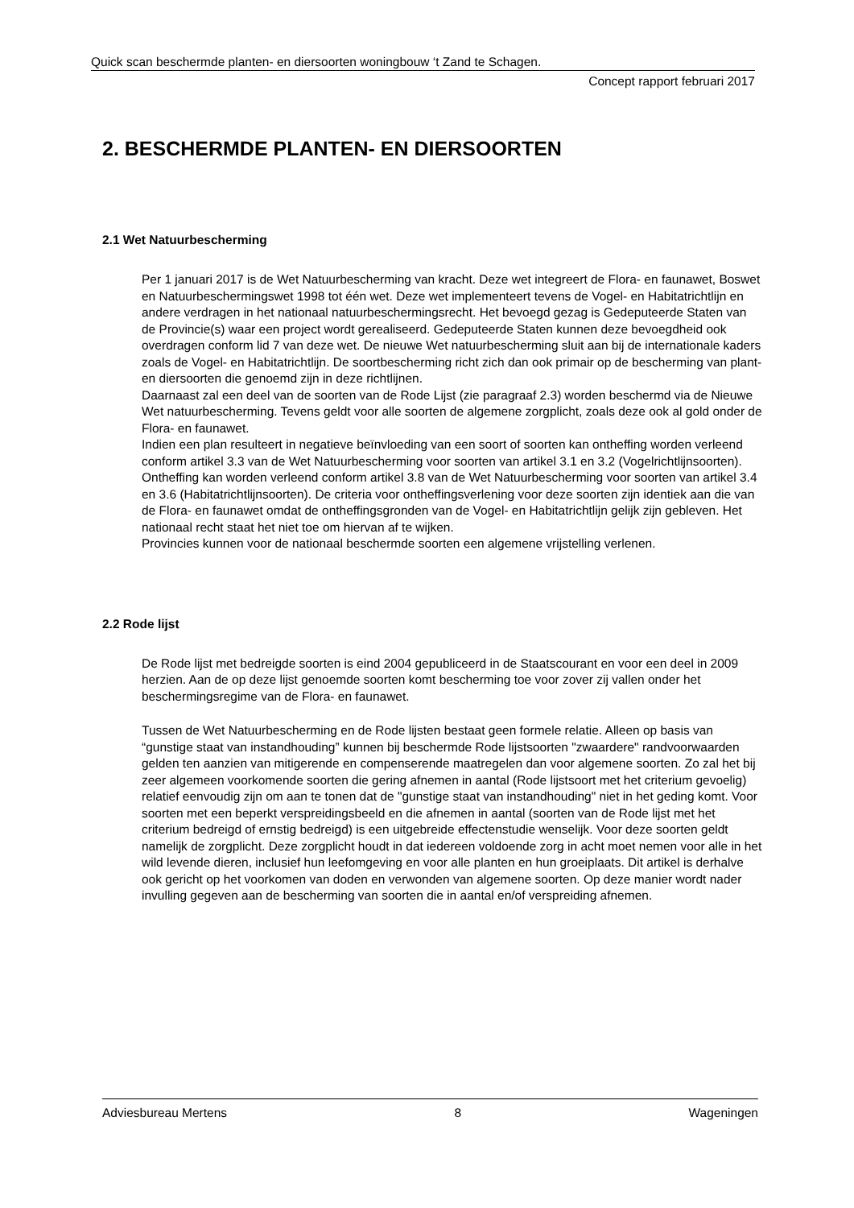Quick scan beschermde planten- en diersoorten woningbouw ‘t Zand te Schagen.
Concept rapport februari 2017
2. BESCHERMDE PLANTEN- EN DIERSOORTEN
2.1 Wet Natuurbescherming
Per 1 januari 2017 is de Wet Natuurbescherming van kracht. Deze wet integreert de Flora- en faunawet, Boswet en Natuurbeschermingswet 1998 tot één wet. Deze wet implementeert tevens de Vogel- en Habitatrichtlijn en andere verdragen in het nationaal natuurbeschermingsrecht. Het bevoegd gezag is Gedeputeerde Staten van de Provincie(s) waar een project wordt gerealiseerd. Gedeputeerde Staten kunnen deze bevoegdheid ook overdragen conform lid 7 van deze wet. De nieuwe Wet natuurbescherming sluit aan bij de internationale kaders zoals de Vogel- en Habitatrichtlijn. De soortbescherming richt zich dan ook primair op de bescherming van plant- en diersoorten die genoemd zijn in deze richtlijnen.
Daarnaast zal een deel van de soorten van de Rode Lijst (zie paragraaf 2.3) worden beschermd via de Nieuwe Wet natuurbescherming. Tevens geldt voor alle soorten de algemene zorgplicht, zoals deze ook al gold onder de Flora- en faunawet.
Indien een plan resulteert in negatieve beïnvloeding van een soort of soorten kan ontheffing worden verleend conform artikel 3.3 van de Wet Natuurbescherming voor soorten van artikel 3.1 en 3.2 (Vogelrichtlijnsoorten). Ontheffing kan worden verleend conform artikel 3.8 van de Wet Natuurbescherming voor soorten van artikel 3.4 en 3.6 (Habitatrichtlijnsoorten). De criteria voor ontheffingsverlening voor deze soorten zijn identiek aan die van de Flora- en faunawet omdat de ontheffingsgronden van de Vogel- en Habitatrichtlijn gelijk zijn gebleven. Het nationaal recht staat het niet toe om hiervan af te wijken.
Provincies kunnen voor de nationaal beschermde soorten een algemene vrijstelling verlenen.
2.2 Rode lijst
De Rode lijst met bedreigde soorten is eind 2004 gepubliceerd in de Staatscourant en voor een deel in 2009 herzien. Aan de op deze lijst genoemde soorten komt bescherming toe voor zover zij vallen onder het beschermingsregime van de Flora- en faunawet.
Tussen de Wet Natuurbescherming en de Rode lijsten bestaat geen formele relatie. Alleen op basis van “gunstige staat van instandhouding” kunnen bij beschermde Rode lijstsoorten "zwaardere" randvoorwaarden gelden ten aanzien van mitigerende en compenserende maatregelen dan voor algemene soorten. Zo zal het bij zeer algemeen voorkomende soorten die gering afnemen in aantal (Rode lijstsoort met het criterium gevoelig) relatief eenvoudig zijn om aan te tonen dat de "gunstige staat van instandhouding" niet in het geding komt. Voor soorten met een beperkt verspreidingsbeeld en die afnemen in aantal (soorten van de Rode lijst met het criterium bedreigd of ernstig bedreigd) is een uitgebreide effectenstudie wenselijk. Voor deze soorten geldt namelijk de zorgplicht. Deze zorgplicht houdt in dat iedereen voldoende zorg in acht moet nemen voor alle in het wild levende dieren, inclusief hun leefomgeving en voor alle planten en hun groeiplaats. Dit artikel is derhalve ook gericht op het voorkomen van doden en verwonden van algemene soorten. Op deze manier wordt nader invulling gegeven aan de bescherming van soorten die in aantal en/of verspreiding afnemen.
Adviesbureau Mertens 8 Wageningen